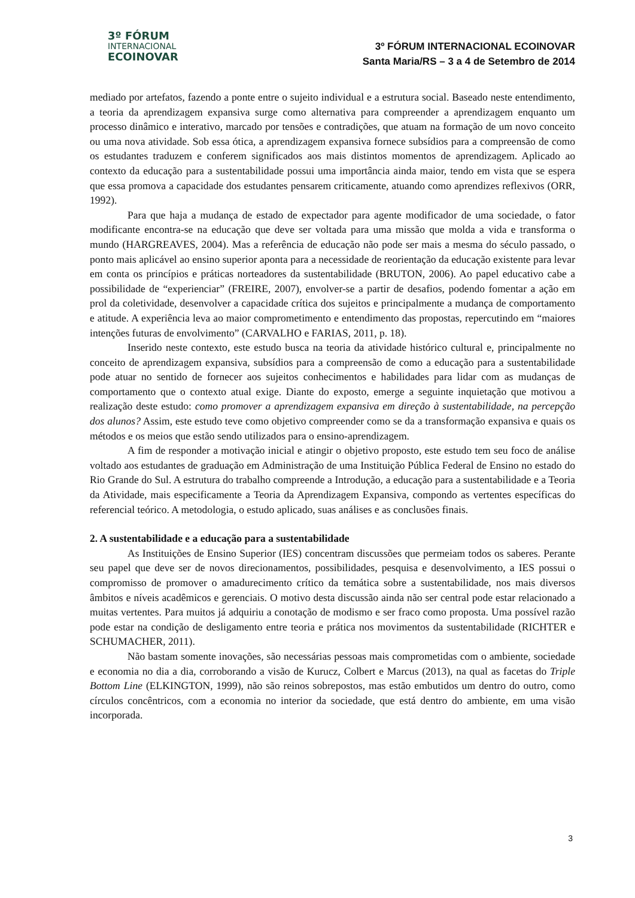3º FÓRUM
INTERNACIONAL
ECOINOVAR
3º FÓRUM INTERNACIONAL ECOINOVAR
Santa Maria/RS – 3 a 4 de Setembro de 2014
mediado por artefatos, fazendo a ponte entre o sujeito individual e a estrutura social. Baseado neste entendimento, a teoria da aprendizagem expansiva surge como alternativa para compreender a aprendizagem enquanto um processo dinâmico e interativo, marcado por tensões e contradições, que atuam na formação de um novo conceito ou uma nova atividade. Sob essa ótica, a aprendizagem expansiva fornece subsídios para a compreensão de como os estudantes traduzem e conferem significados aos mais distintos momentos de aprendizagem. Aplicado ao contexto da educação para a sustentabilidade possui uma importância ainda maior, tendo em vista que se espera que essa promova a capacidade dos estudantes pensarem criticamente, atuando como aprendizes reflexivos (ORR, 1992).
Para que haja a mudança de estado de expectador para agente modificador de uma sociedade, o fator modificante encontra-se na educação que deve ser voltada para uma missão que molda a vida e transforma o mundo (HARGREAVES, 2004). Mas a referência de educação não pode ser mais a mesma do século passado, o ponto mais aplicável ao ensino superior aponta para a necessidade de reorientação da educação existente para levar em conta os princípios e práticas norteadores da sustentabilidade (BRUTON, 2006). Ao papel educativo cabe a possibilidade de “experienciar” (FREIRE, 2007), envolver-se a partir de desafios, podendo fomentar a ação em prol da coletividade, desenvolver a capacidade crítica dos sujeitos e principalmente a mudança de comportamento e atitude. A experiência leva ao maior comprometimento e entendimento das propostas, repercutindo em “maiores intenções futuras de envolvimento” (CARVALHO e FARIAS, 2011, p. 18).
Inserido neste contexto, este estudo busca na teoria da atividade histórico cultural e, principalmente no conceito de aprendizagem expansiva, subsídios para a compreensão de como a educação para a sustentabilidade pode atuar no sentido de fornecer aos sujeitos conhecimentos e habilidades para lidar com as mudanças de comportamento que o contexto atual exige. Diante do exposto, emerge a seguinte inquietação que motivou a realização deste estudo: como promover a aprendizagem expansiva em direção à sustentabilidade, na percepção dos alunos? Assim, este estudo teve como objetivo compreender como se da a transformação expansiva e quais os métodos e os meios que estão sendo utilizados para o ensino-aprendizagem.
A fim de responder a motivação inicial e atingir o objetivo proposto, este estudo tem seu foco de análise voltado aos estudantes de graduação em Administração de uma Instituição Pública Federal de Ensino no estado do Rio Grande do Sul. A estrutura do trabalho compreende a Introdução, a educação para a sustentabilidade e a Teoria da Atividade, mais especificamente a Teoria da Aprendizagem Expansiva, compondo as vertentes específicas do referencial teórico. A metodologia, o estudo aplicado, suas análises e as conclusões finais.
2. A sustentabilidade e a educação para a sustentabilidade
As Instituições de Ensino Superior (IES) concentram discussões que permeiam todos os saberes. Perante seu papel que deve ser de novos direcionamentos, possibilidades, pesquisa e desenvolvimento, a IES possui o compromisso de promover o amadurecimento crítico da temática sobre a sustentabilidade, nos mais diversos âmbitos e níveis acadêmicos e gerenciais. O motivo desta discussão ainda não ser central pode estar relacionado a muitas vertentes. Para muitos já adquiriu a conotação de modismo e ser fraco como proposta. Uma possível razão pode estar na condição de desligamento entre teoria e prática nos movimentos da sustentabilidade (RICHTER e SCHUMACHER, 2011).
Não bastam somente inovações, são necessárias pessoas mais comprometidas com o ambiente, sociedade e economia no dia a dia, corroborando a visão de Kurucz, Colbert e Marcus (2013), na qual as facetas do Triple Bottom Line (ELKINGTON, 1999), não são reinos sobrepostos, mas estão embutidos um dentro do outro, como círculos concêntricos, com a economia no interior da sociedade, que está dentro do ambiente, em uma visão incorporada.
3